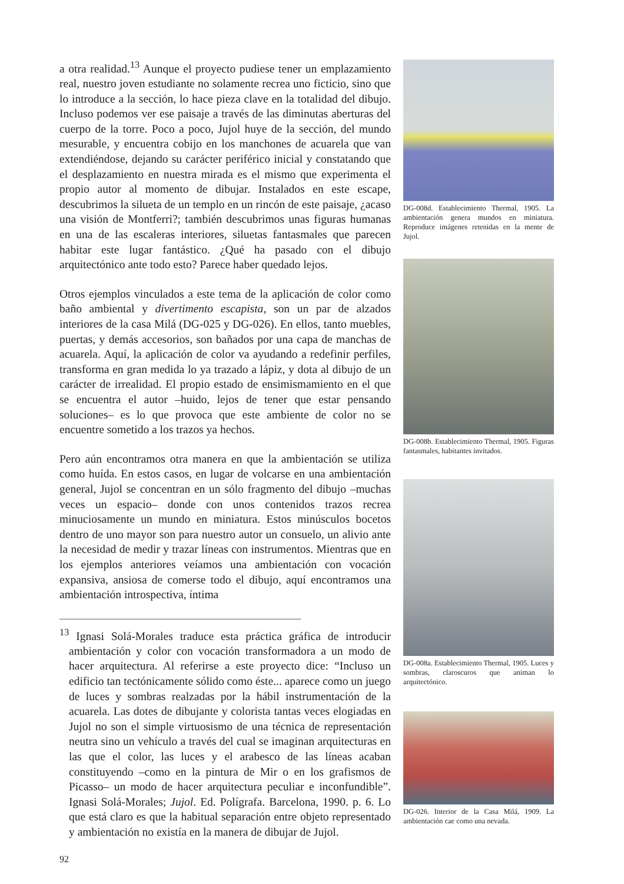a otra realidad.<sup>13</sup> Aunque el proyecto pudiese tener un emplazamiento real, nuestro joven estudiante no solamente recrea uno ficticio, sino que lo introduce a la sección, lo hace pieza clave en la totalidad del dibujo. Incluso podemos ver ese paisaje a través de las diminutas aberturas del cuerpo de la torre. Poco a poco, Jujol huye de la sección, del mundo mesurable, y encuentra cobijo en los manchones de acuarela que van extendiéndose, dejando su carácter periférico inicial y constatando que el desplazamiento en nuestra mirada es el mismo que experimenta el propio autor al momento de dibujar. Instalados en este escape, descubrimos la silueta de un templo en un rincón de este paisaje, ¿acaso una visión de Montferri?; también descubrimos unas figuras humanas en una de las escaleras interiores, siluetas fantasmales que parecen habitar este lugar fantástico. ¿Qué ha pasado con el dibujo arquitectónico ante todo esto? Parece haber quedado lejos.
Otros ejemplos vinculados a este tema de la aplicación de color como baño ambiental y divertimento escapista, son un par de alzados interiores de la casa Milá (DG-025 y DG-026). En ellos, tanto muebles, puertas, y demás accesorios, son bañados por una capa de manchas de acuarela. Aquí, la aplicación de color va ayudando a redefinir perfiles, transforma en gran medida lo ya trazado a lápiz, y dota al dibujo de un carácter de irrealidad. El propio estado de ensimismamiento en el que se encuentra el autor –huido, lejos de tener que estar pensando soluciones– es lo que provoca que este ambiente de color no se encuentre sometido a los trazos ya hechos.
Pero aún encontramos otra manera en que la ambientación se utiliza como huída. En estos casos, en lugar de volcarse en una ambientación general, Jujol se concentran en un sólo fragmento del dibujo –muchas veces un espacio– donde con unos contenidos trazos recrea minuciosamente un mundo en miniatura. Estos minúsculos bocetos dentro de uno mayor son para nuestro autor un consuelo, un alivio ante la necesidad de medir y trazar líneas con instrumentos. Mientras que en los ejemplos anteriores veíamos una ambientación con vocación expansiva, ansiosa de comerse todo el dibujo, aquí encontramos una ambientación introspectiva, íntima
<sup>13</sup> Ignasi Solá-Morales traduce esta práctica gráfica de introducir ambientación y color con vocación transformadora a un modo de hacer arquitectura. Al referirse a este proyecto dice: “Incluso un edificio tan tectónicamente sólido como éste... aparece como un juego de luces y sombras realzadas por la hábil instrumentación de la acuarela. Las dotes de dibujante y colorista tantas veces elogiadas en Jujol no son el simple virtuosismo de una técnica de representación neutra sino un vehículo a través del cual se imaginan arquitecturas en las que el color, las luces y el arabesco de las líneas acaban constituyendo –como en la pintura de Mir o en los grafismos de Picasso– un modo de hacer arquitectura peculiar e inconfundible”. Ignasi Solá-Morales; Jujol. Ed. Polígrafa. Barcelona, 1990. p. 6. Lo que está claro es que la habitual separación entre objeto representado y ambientación no existía en la manera de dibujar de Jujol.
92
DG-008d. Establecimiento Thermal, 1905. La ambientación genera mundos en miniatura. Reproduce imágenes retenidas en la mente de Jujol.
DG-008b. Establecimiento Thermal, 1905. Figuras fantasmales, habitantes invitados.
DG-008a. Establecimiento Thermal, 1905. Luces y sombras, claroscuros que animan lo arquitectónico.
DG-026. Interior de la Casa Milá, 1909. La ambientación cae como una nevada.